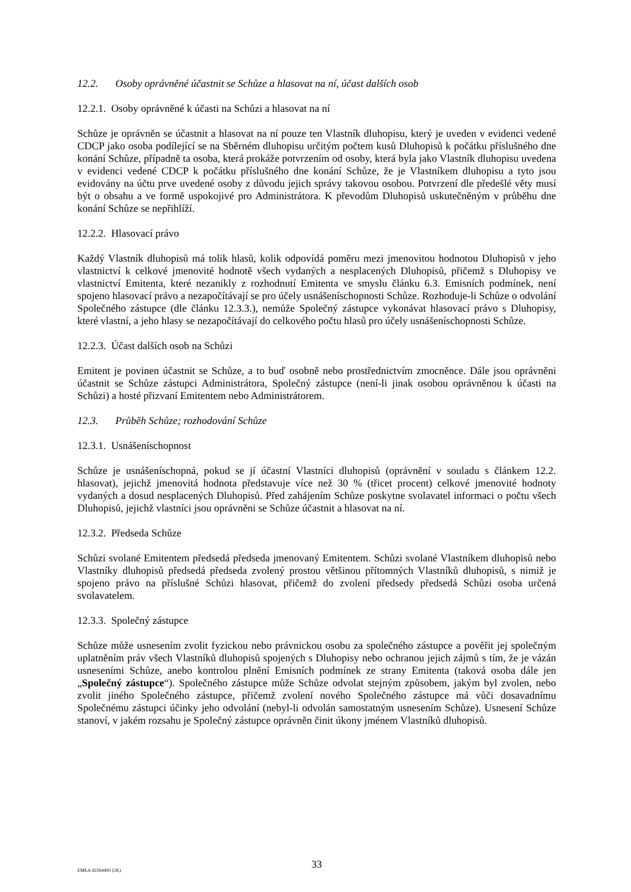12.2. Osoby oprávněné účastnit se Schůze a hlasovat na ní, účast dalších osob
12.2.1. Osoby oprávněné k účasti na Schůzi a hlasovat na ní
Schůze je oprávněn se účastnit a hlasovat na ní pouze ten Vlastník dluhopisu, který je uveden v evidenci vedené CDCP jako osoba podílející se na Sběrném dluhopisu určitým počtem kusů Dluhopisů k počátku příslušného dne konání Schůze, případně ta osoba, která prokáže potvrzením od osoby, která byla jako Vlastník dluhopisu uvedena v evidenci vedené CDCP k počátku příslušného dne konání Schůze, že je Vlastníkem dluhopisu a tyto jsou evidovány na účtu prve uvedené osoby z důvodu jejich správy takovou osobou. Potvrzení dle předešlé věty musí být o obsahu a ve formě uspokojivé pro Administrátora. K převodům Dluhopisů uskutečněným v průběhu dne konání Schůze se nepřihlíží.
12.2.2. Hlasovací právo
Každý Vlastník dluhopisů má tolik hlasů, kolik odpovídá poměru mezi jmenovitou hodnotou Dluhopisů v jeho vlastnictví k celkové jmenovité hodnotě všech vydaných a nesplacených Dluhopisů, přičemž s Dluhopisy ve vlastnictví Emitenta, které nezanikly z rozhodnutí Emitenta ve smyslu článku 6.3. Emisních podmínek, není spojeno hlasovací právo a nezapočítávají se pro účely usnášeníschopnosti Schůze. Rozhoduje-li Schůze o odvolání Společného zástupce (dle článku 12.3.3.), nemůže Společný zástupce vykonávat hlasovací právo s Dluhopisy, které vlastní, a jeho hlasy se nezapočítávají do celkového počtu hlasů pro účely usnášeníschopnosti Schůze.
12.2.3. Účast dalších osob na Schůzi
Emitent je povinen účastnit se Schůze, a to buď osobně nebo prostřednictvím zmocněnce. Dále jsou oprávněni účastnit se Schůze zástupci Administrátora, Společný zástupce (není-li jinak osobou oprávněnou k účasti na Schůzi) a hosté přizvaní Emitentem nebo Administrátorem.
12.3. Průběh Schůze; rozhodování Schůze
12.3.1. Usnášeníschopnost
Schůze je usnášeníschopná, pokud se jí účastní Vlastníci dluhopisů (oprávnění v souladu s článkem 12.2. hlasovat), jejichž jmenovitá hodnota představuje více než 30 % (třicet procent) celkové jmenovité hodnoty vydaných a dosud nesplacených Dluhopisů. Před zahájením Schůze poskytne svolavatel informaci o počtu všech Dluhopisů, jejichž vlastníci jsou oprávněni se Schůze účastnit a hlasovat na ní.
12.3.2. Předseda Schůze
Schůzi svolané Emitentem předsedá předseda jmenovaný Emitentem. Schůzi svolané Vlastníkem dluhopisů nebo Vlastníky dluhopisů předsedá předseda zvolený prostou většinou přítomných Vlastníků dluhopisů, s nimiž je spojeno právo na příslušné Schůzi hlasovat, přičemž do zvolení předsedy předsedá Schůzi osoba určená svolavatelem.
12.3.3. Společný zástupce
Schůze může usnesením zvolit fyzickou nebo právnickou osobu za společného zástupce a pověřit jej společným uplatněním práv všech Vlastníků dluhopisů spojených s Dluhopisy nebo ochranou jejich zájmů s tím, že je vázán usneseními Schůze, anebo kontrolou plnění Emisních podmínek ze strany Emitenta (taková osoba dále jen „Společný zástupce“). Společného zástupce může Schůze odvolat stejným způsobem, jakým byl zvolen, nebo zvolit jiného Společného zástupce, přičemž zvolení nového Společného zástupce má vůči dosavadnímu Společnému zástupci účinky jeho odvolání (nebyl-li odvolán samostatným usnesením Schůze). Usnesení Schůze stanoví, v jakém rozsahu je Společný zástupce oprávněn činit úkony jménem Vlastníků dluhopisů.
EMEA 42264495 (2K)
33